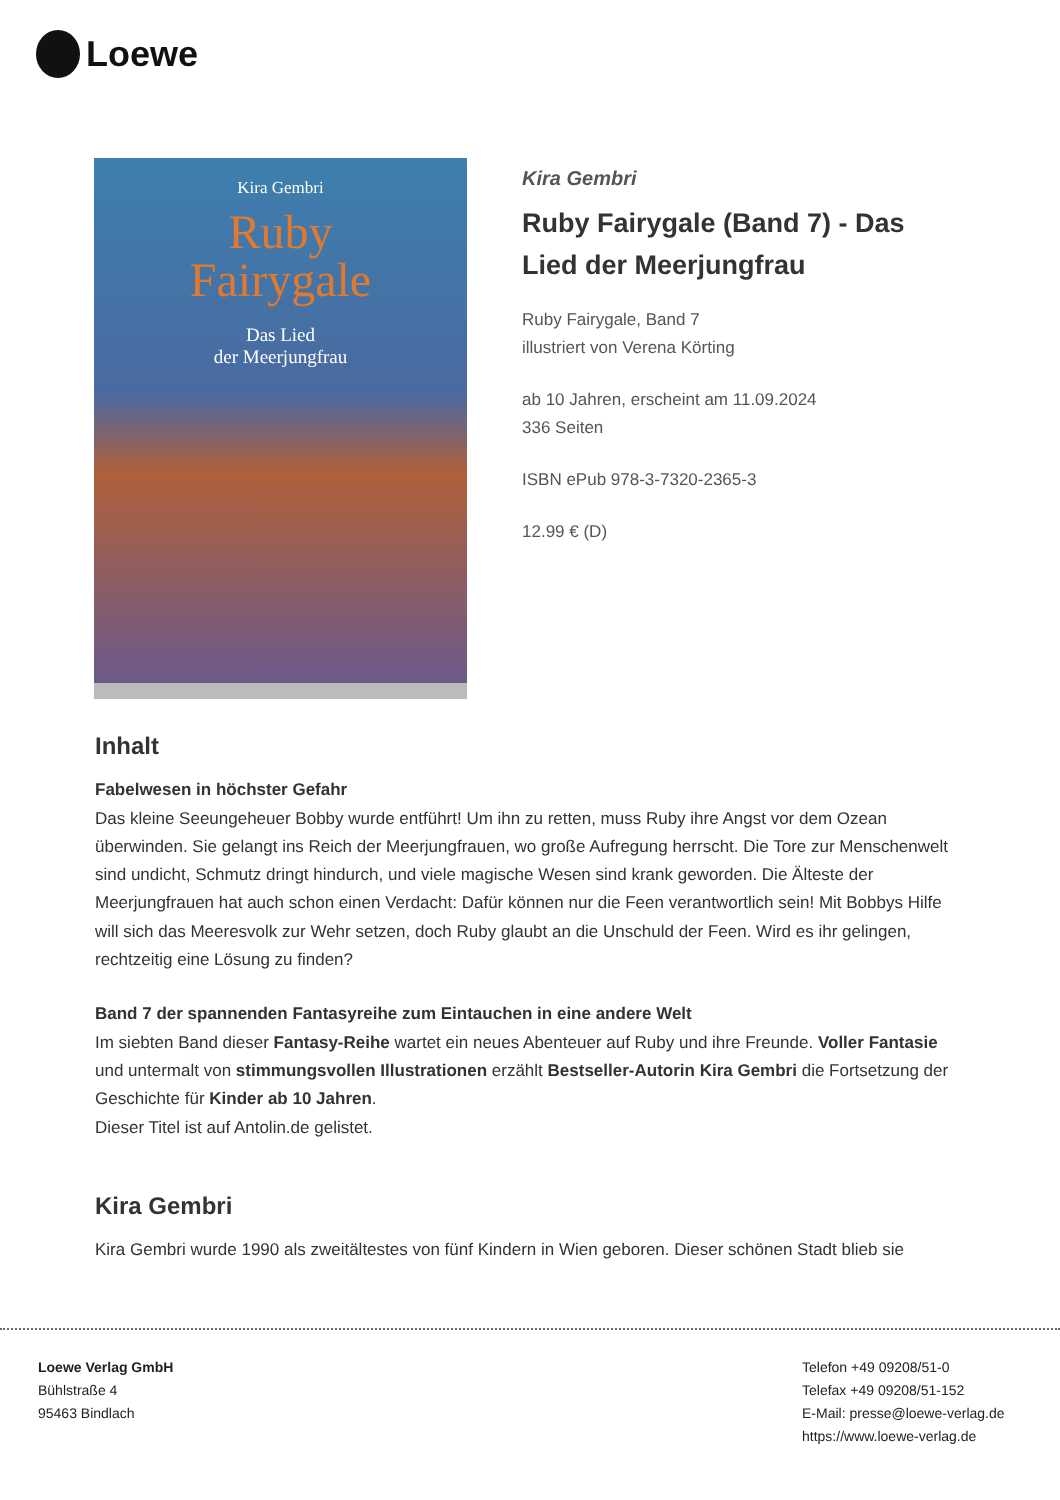Loewe
Kira Gembri
Ruby
Fairygale
Das Lied
der Meerjungfrau
Kira Gembri
Ruby Fairygale (Band 7) - Das Lied der Meerjungfrau
Ruby Fairygale, Band 7
illustriert von Verena Körting
ab 10 Jahren, erscheint am 11.09.2024
336 Seiten
ISBN ePub 978-3-7320-2365-3
12.99 € (D)
Inhalt
Fabelwesen in höchster Gefahr
Das kleine Seeungeheuer Bobby wurde entführt! Um ihn zu retten, muss Ruby ihre Angst vor dem Ozean überwinden. Sie gelangt ins Reich der Meerjungfrauen, wo große Aufregung herrscht. Die Tore zur Menschenwelt sind undicht, Schmutz dringt hindurch, und viele magische Wesen sind krank geworden. Die Älteste der Meerjungfrauen hat auch schon einen Verdacht: Dafür können nur die Feen verantwortlich sein! Mit Bobbys Hilfe will sich das Meeresvolk zur Wehr setzen, doch Ruby glaubt an die Unschuld der Feen. Wird es ihr gelingen, rechtzeitig eine Lösung zu finden?
Band 7 der spannenden Fantasyreihe zum Eintauchen in eine andere Welt
Im siebten Band dieser Fantasy-Reihe wartet ein neues Abenteuer auf Ruby und ihre Freunde. Voller Fantasie und untermalt von stimmungsvollen Illustrationen erzählt Bestseller-Autorin Kira Gembri die Fortsetzung der Geschichte für Kinder ab 10 Jahren.
Dieser Titel ist auf Antolin.de gelistet.
Kira Gembri
Kira Gembri wurde 1990 als zweitältestes von fünf Kindern in Wien geboren. Dieser schönen Stadt blieb sie
Loewe Verlag GmbH
Bühlstraße 4
95463 Bindlach
Telefon +49 09208/51-0
Telefax +49 09208/51-152
E-Mail: presse@loewe-verlag.de
https://www.loewe-verlag.de